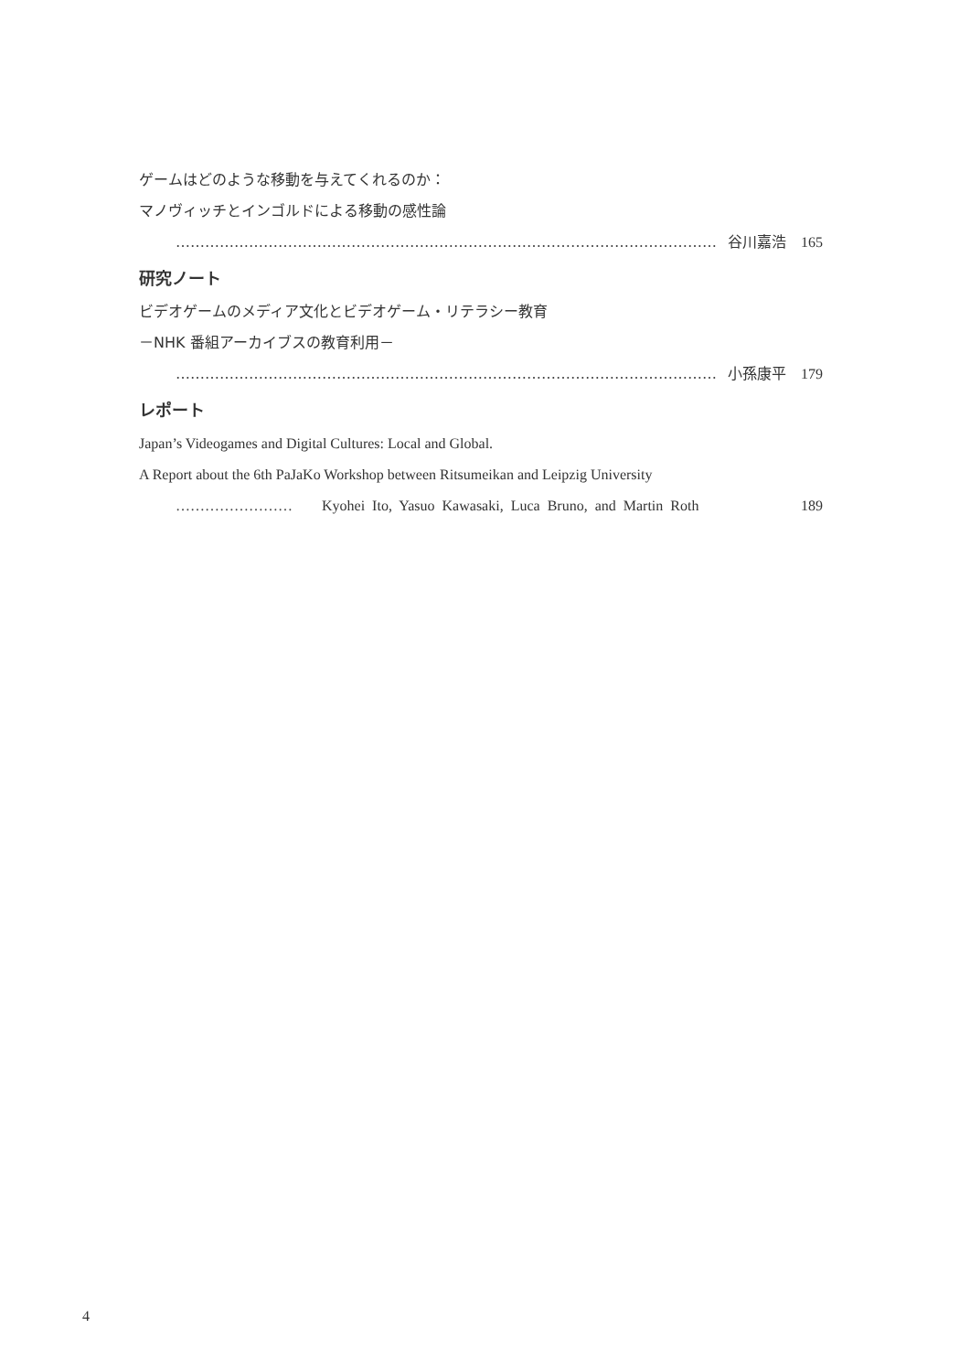ゲームはどのような移動を与えてくれるのか：
マノヴィッチとインゴルドによる移動の感性論
………………………………………………………………………………………………… 谷川嘉浩 165
研究ノート
ビデオゲームのメディア文化とビデオゲーム・リテラシー教育
－NHK 番組アーカイブスの教育利用－
………………………………………………………………………………………………… 小孫康平 179
レポート
Japan’s Videogames and Digital Cultures: Local and Global.
A Report about the 6th PaJaKo Workshop between Ritsumeikan and Leipzig University
…………………… Kyohei Ito, Yasuo Kawasaki, Luca Bruno, and Martin Roth 189
4